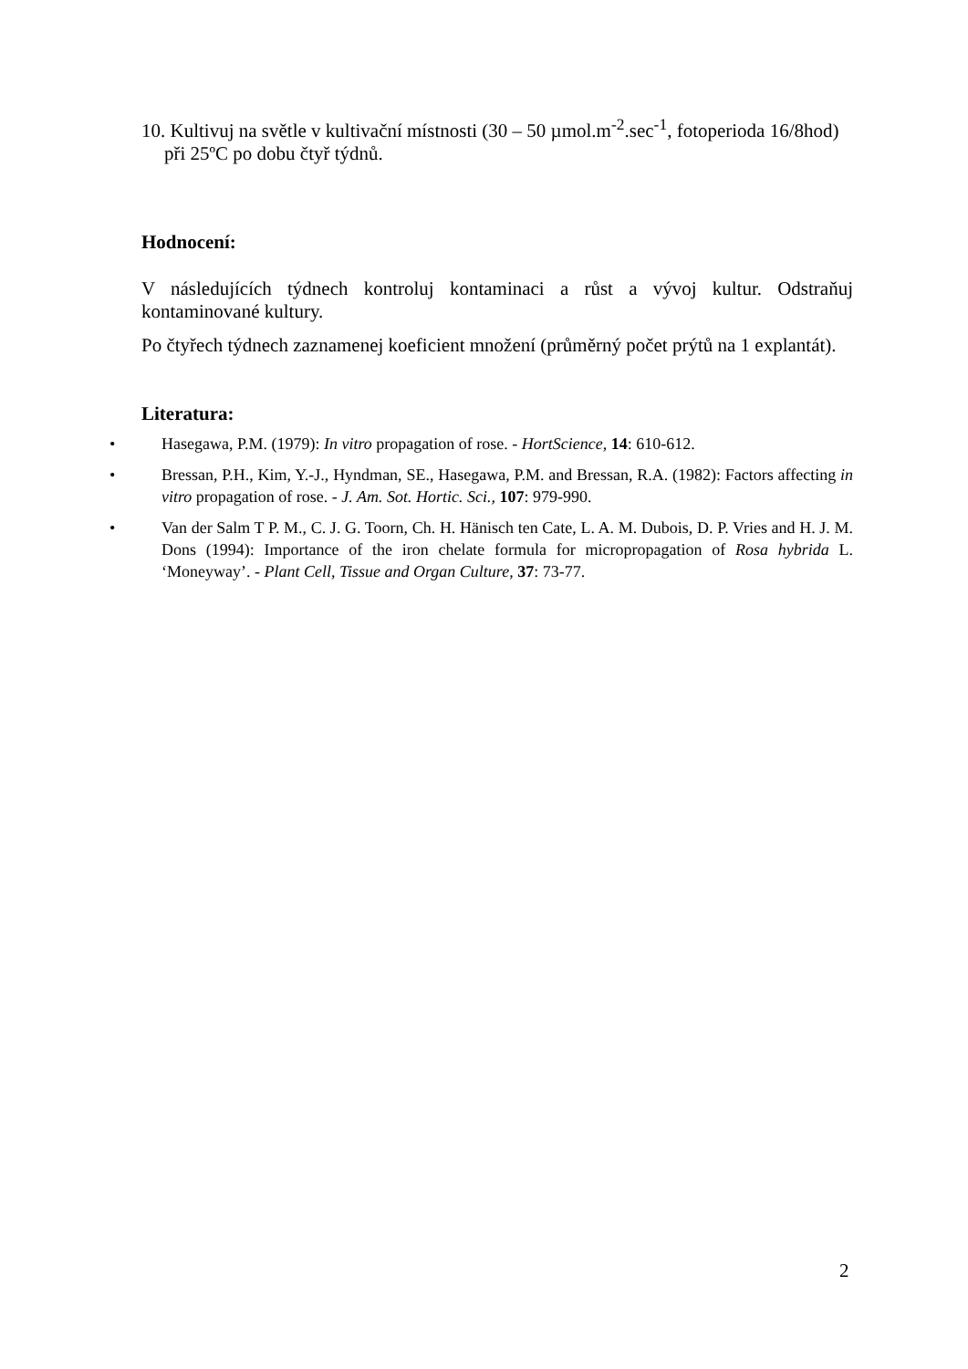10. Kultivuj na světle v kultivační místnosti (30 – 50 µmol.m<sup>-2</sup>.sec<sup>-1</sup>, fotoperioda 16/8hod) při 25ºC po dobu čtyř týdnů.
Hodnocení:
V následujících týdnech kontroluj kontaminaci a růst a vývoj kultur. Odstraňuj kontaminované kultury.
Po čtyřech týdnech zaznamenej koeficient množení (průměrný počet prýtů na 1 explantát).
Literatura:
• Hasegawa, P.M. (1979): In vitro propagation of rose. - HortScience, 14: 610-612.
• Bressan, P.H., Kim, Y.-J., Hyndman, SE., Hasegawa, P.M. and Bressan, R.A. (1982): Factors affecting in vitro propagation of rose. - J. Am. Sot. Hortic. Sci., 107: 979-990.
• Van der Salm T P. M., C. J. G. Toorn, Ch. H. Hänisch ten Cate, L. A. M. Dubois, D. P. Vries and H. J. M. Dons (1994): Importance of the iron chelate formula for micropropagation of Rosa hybrida L. ‘Moneyway’. - Plant Cell, Tissue and Organ Culture, 37: 73-77.
2